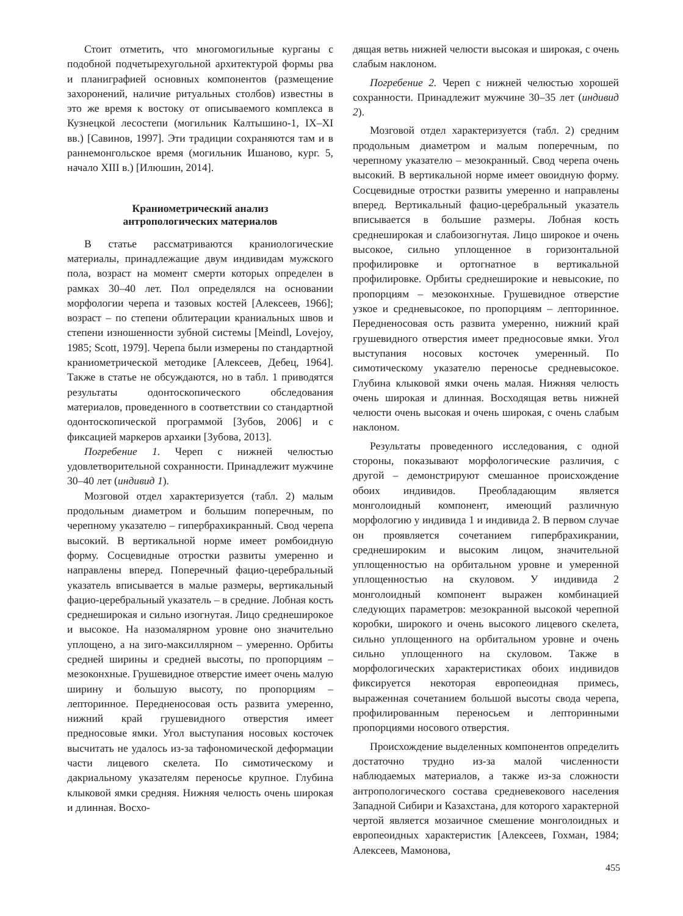Стоит отметить, что многомогильные курганы с подобной подчетырехугольной архитектурой формы рва и планиграфией основных компонентов (размещение захоронений, наличие ритуальных столбов) известны в это же время к востоку от описываемого комплекса в Кузнецкой лесостепи (могильник Калтышино-1, IX–XI вв.) [Савинов, 1997]. Эти традиции сохраняются там и в раннемонгольское время (могильник Ишаново, кург. 5, начало XIII в.) [Илюшин, 2014].
Краниометрический анализ
антропологических материалов
В статье рассматриваются краниологические материалы, принадлежащие двум индивидам мужского пола, возраст на момент смерти которых определен в рамках 30–40 лет. Пол определялся на основании морфологии черепа и тазовых костей [Алексеев, 1966]; возраст – по степени облитерации краниальных швов и степени изношенности зубной системы [Meindl, Lovejoy, 1985; Scott, 1979]. Черепа были измерены по стандартной краниометрической методике [Алексеев, Дебец, 1964]. Также в статье не обсуждаются, но в табл. 1 приводятся результаты одонтоскопического обследования материалов, проведенного в соответствии со стандартной одонтоскопической программой [Зубов, 2006] и с фиксацией маркеров архаики [Зубова, 2013].
Погребение 1. Череп с нижней челюстью удовлетворительной сохранности. Принадлежит мужчине 30–40 лет (индивид 1).
Мозговой отдел характеризуется (табл. 2) малым продольным диаметром и большим поперечным, по черепному указателю – гипербрахикранный. Свод черепа высокий. В вертикальной норме имеет ромбоидную форму. Сосцевидные отростки развиты умеренно и направлены вперед. Поперечный фацио-церебральный указатель вписывается в малые размеры, вертикальный фацио-церебральный указатель – в средние. Лобная кость среднеширокая и сильно изогнутая. Лицо среднеширокое и высокое. На назомалярном уровне оно значительно уплощено, а на зиго-максиллярном – умеренно. Орбиты средней ширины и средней высоты, по пропорциям – мезоконхные. Грушевидное отверстие имеет очень малую ширину и большую высоту, по пропорциям – лепторинное. Передненосовая ость развита умеренно, нижний край грушевидного отверстия имеет предносовые ямки. Угол выступания носовых косточек высчитать не удалось из-за тафономической деформации части лицевого скелета. По симотическому и дакриальному указателям переносье крупное. Глубина клыковой ямки средняя. Нижняя челюсть очень широкая и длинная. Восхо-
дящая ветвь нижней челюсти высокая и широкая, с очень слабым наклоном.
Погребение 2. Череп с нижней челюстью хорошей сохранности. Принадлежит мужчине 30–35 лет (индивид 2).
Мозговой отдел характеризуется (табл. 2) средним продольным диаметром и малым поперечным, по черепному указателю – мезокранный. Свод черепа очень высокий. В вертикальной норме имеет овоидную форму. Сосцевидные отростки развиты умеренно и направлены вперед. Вертикальный фацио-церебральный указатель вписывается в большие размеры. Лобная кость среднеширокая и слабоизогнутая. Лицо широкое и очень высокое, сильно уплощенное в горизонтальной профилировке и ортогнатное в вертикальной профилировке. Орбиты среднеширокие и невысокие, по пропорциям – мезоконхные. Грушевидное отверстие узкое и средневысокое, по пропорциям – лепторинное. Передненосовая ость развита умеренно, нижний край грушевидного отверстия имеет предносовые ямки. Угол выступания носовых косточек умеренный. По симотическому указателю переносье средневысокое. Глубина клыковой ямки очень малая. Нижняя челюсть очень широкая и длинная. Восходящая ветвь нижней челюсти очень высокая и очень широкая, с очень слабым наклоном.
Результаты проведенного исследования, с одной стороны, показывают морфологические различия, с другой – демонстрируют смешанное происхождение обоих индивидов. Преобладающим является монголоидный компонент, имеющий различную морфологию у индивида 1 и индивида 2. В первом случае он проявляется сочетанием гипербрахикрании, среднешироким и высоким лицом, значительной уплощенностью на орбитальном уровне и умеренной уплощенностью на скуловом. У индивида 2 монголоидный компонент выражен комбинацией следующих параметров: мезокранной высокой черепной коробки, широкого и очень высокого лицевого скелета, сильно уплощенного на орбитальном уровне и очень сильно уплощенного на скуловом. Также в морфологических характеристиках обоих индивидов фиксируется некоторая европеоидная примесь, выраженная сочетанием большой высоты свода черепа, профилированным переносьем и лепторинными пропорциями носового отверстия.
Происхождение выделенных компонентов определить достаточно трудно из-за малой численности наблюдаемых материалов, а также из-за сложности антропологического состава средневекового населения Западной Сибири и Казахстана, для которого характерной чертой является мозаичное смешение монголоидных и европеоидных характеристик [Алексеев, Гохман, 1984; Алексеев, Мамонова,
455